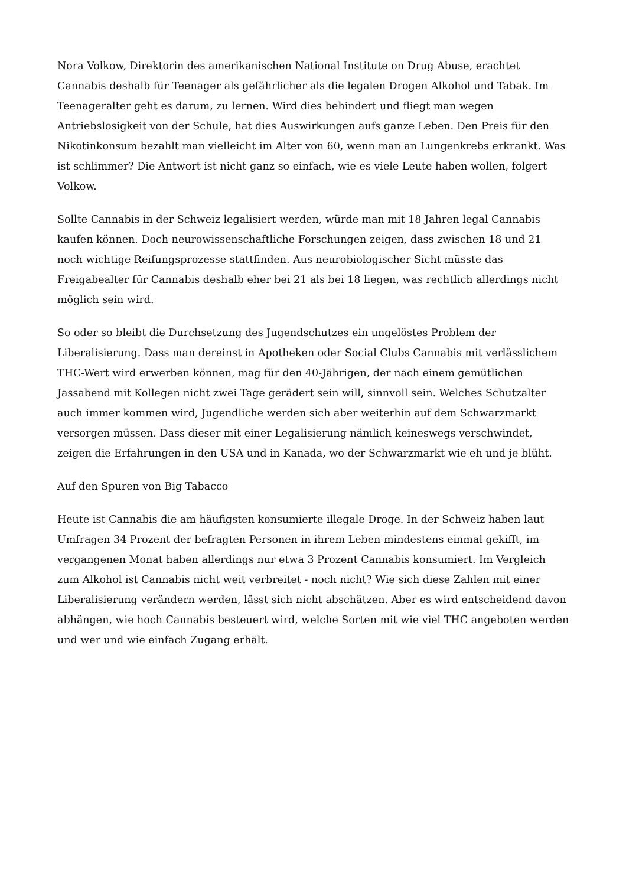Nora Volkow, Direktorin des amerikanischen National Institute on Drug Abuse, erachtet Cannabis deshalb für Teenager als gefährlicher als die legalen Drogen Alkohol und Tabak. Im Teenageralter geht es darum, zu lernen. Wird dies behindert und fliegt man wegen Antriebslosigkeit von der Schule, hat dies Auswirkungen aufs ganze Leben. Den Preis für den Nikotinkonsum bezahlt man vielleicht im Alter von 60, wenn man an Lungenkrebs erkrankt. Was ist schlimmer? Die Antwort ist nicht ganz so einfach, wie es viele Leute haben wollen, folgert Volkow.
Sollte Cannabis in der Schweiz legalisiert werden, würde man mit 18 Jahren legal Cannabis kaufen können. Doch neurowissenschaftliche Forschungen zeigen, dass zwischen 18 und 21 noch wichtige Reifungsprozesse stattfinden. Aus neurobiologischer Sicht müsste das Freigabealter für Cannabis deshalb eher bei 21 als bei 18 liegen, was rechtlich allerdings nicht möglich sein wird.
So oder so bleibt die Durchsetzung des Jugendschutzes ein ungelöstes Problem der Liberalisierung. Dass man dereinst in Apotheken oder Social Clubs Cannabis mit verlässlichem THC-Wert wird erwerben können, mag für den 40-Jährigen, der nach einem gemütlichen Jassabend mit Kollegen nicht zwei Tage gerädert sein will, sinnvoll sein. Welches Schutzalter auch immer kommen wird, Jugendliche werden sich aber weiterhin auf dem Schwarzmarkt versorgen müssen. Dass dieser mit einer Legalisierung nämlich keineswegs verschwindet, zeigen die Erfahrungen in den USA und in Kanada, wo der Schwarzmarkt wie eh und je blüht.
Auf den Spuren von Big Tabacco
Heute ist Cannabis die am häufigsten konsumierte illegale Droge. In der Schweiz haben laut Umfragen 34 Prozent der befragten Personen in ihrem Leben mindestens einmal gekifft, im vergangenen Monat haben allerdings nur etwa 3 Prozent Cannabis konsumiert. Im Vergleich zum Alkohol ist Cannabis nicht weit verbreitet - noch nicht? Wie sich diese Zahlen mit einer Liberalisierung verändern werden, lässt sich nicht abschätzen. Aber es wird entscheidend davon abhängen, wie hoch Cannabis besteuert wird, welche Sorten mit wie viel THC angeboten werden und wer und wie einfach Zugang erhält.